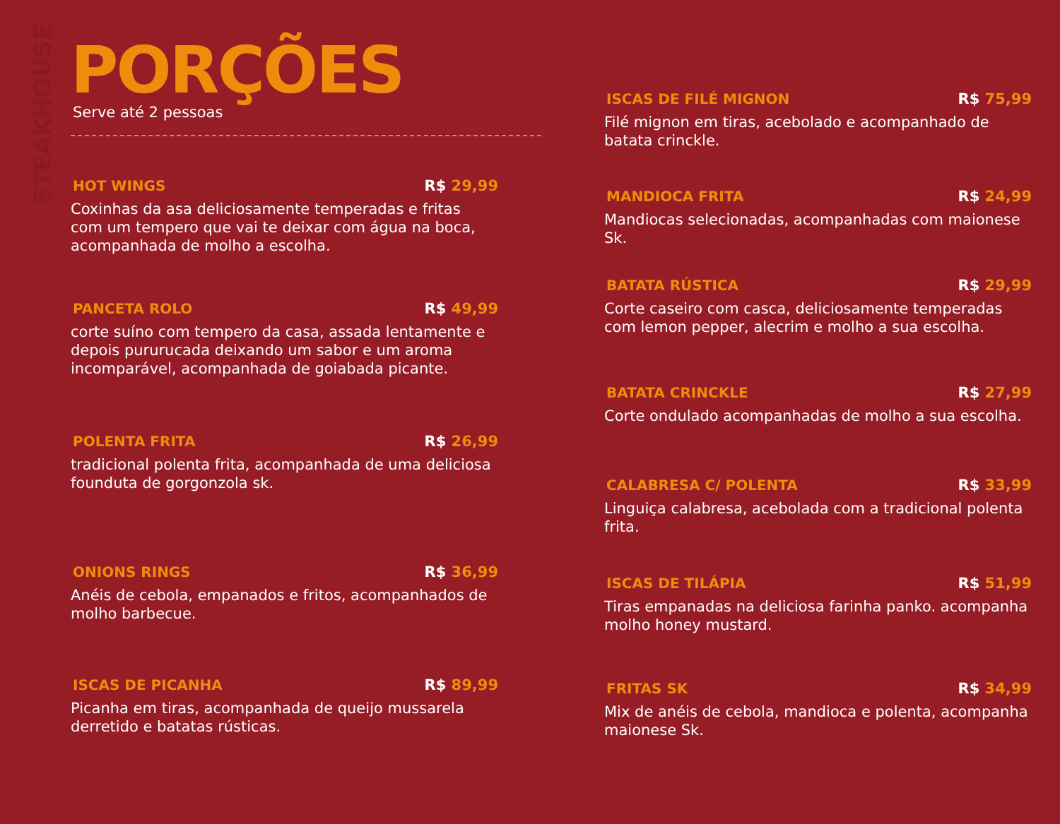STEAKHOUSE
PORÇÕES
Serve até 2 pessoas
HOT WINGS R$ 29,99
Coxinhas da asa deliciosamente temperadas e fritas com um tempero que vai te deixar com água na boca, acompanhada de molho a escolha.
PANCETA ROLO R$ 49,99
corte suíno com tempero da casa, assada lentamente e depois pururucada deixando um sabor e um aroma incomparável, acompanhada de goiabada picante.
POLENTA FRITA R$ 26,99
tradicional polenta frita, acompanhada de uma deliciosa founduta de gorgonzola sk.
ONIONS RINGS R$ 36,99
Anéis de cebola, empanados e fritos, acompanhados de molho barbecue.
ISCAS DE PICANHA R$ 89,99
Picanha em tiras, acompanhada de queijo mussarela derretido e batatas rústicas.
ISCAS DE FILÉ MIGNON R$ 75,99
Filé mignon em tiras, acebolado e acompanhado de batata crinckle.
MANDIOCA FRITA R$ 24,99
Mandiocas selecionadas, acompanhadas com maionese Sk.
BATATA RÚSTICA R$ 29,99
Corte caseiro com casca, deliciosamente temperadas com lemon pepper, alecrim e molho a sua escolha.
BATATA CRINCKLE R$ 27,99
Corte ondulado acompanhadas de molho a sua escolha.
CALABRESA C/ POLENTA R$ 33,99
Linguiça calabresa, acebolada com a tradicional polenta frita.
ISCAS DE TILÁPIA R$ 51,99
Tiras empanadas na deliciosa farinha panko. acompanha molho honey mustard.
FRITAS SK R$ 34,99
Mix de anéis de cebola, mandioca e polenta, acompanha maionese Sk.